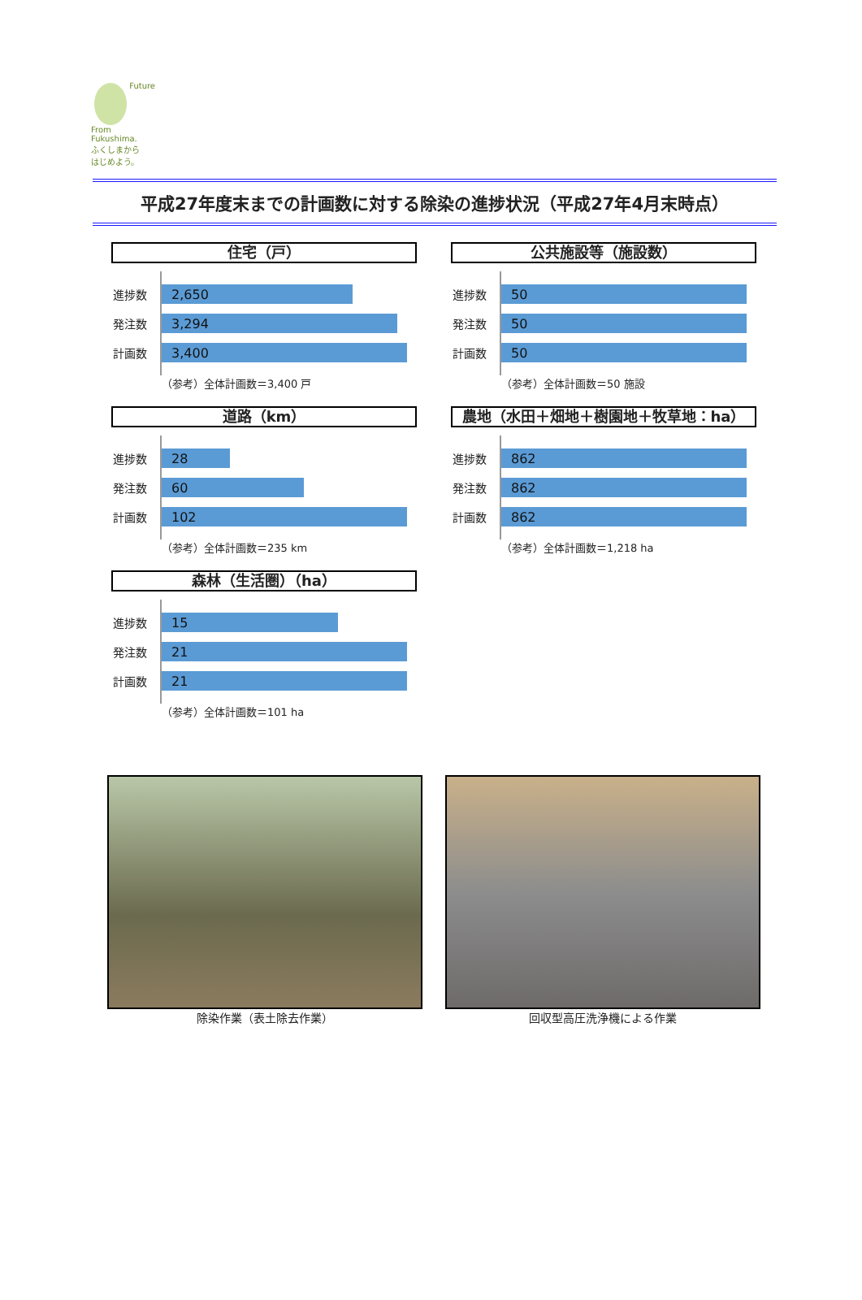Future
From
Fukushima.
ふくしまから
はじめよう。
平成27年度末までの計画数に対する除染の進捗状況（平成27年4月末時点）
住宅（戸）
進捗数
2,650
発注数
3,294
計画数
3,400
（参考）全体計画数＝3,400 戸
公共施設等（施設数）
進捗数
50
発注数
50
計画数
50
（参考）全体計画数＝50 施設
道路（km）
進捗数
28
発注数
60
計画数
102
（参考）全体計画数＝235 km
農地（水田＋畑地＋樹園地＋牧草地：ha）
進捗数
862
発注数
862
計画数
862
（参考）全体計画数＝1,218 ha
森林（生活圏）（ha）
進捗数
15
発注数
21
計画数
21
（参考）全体計画数＝101 ha
除染作業（表土除去作業） 回収型高圧洗浄機による作業